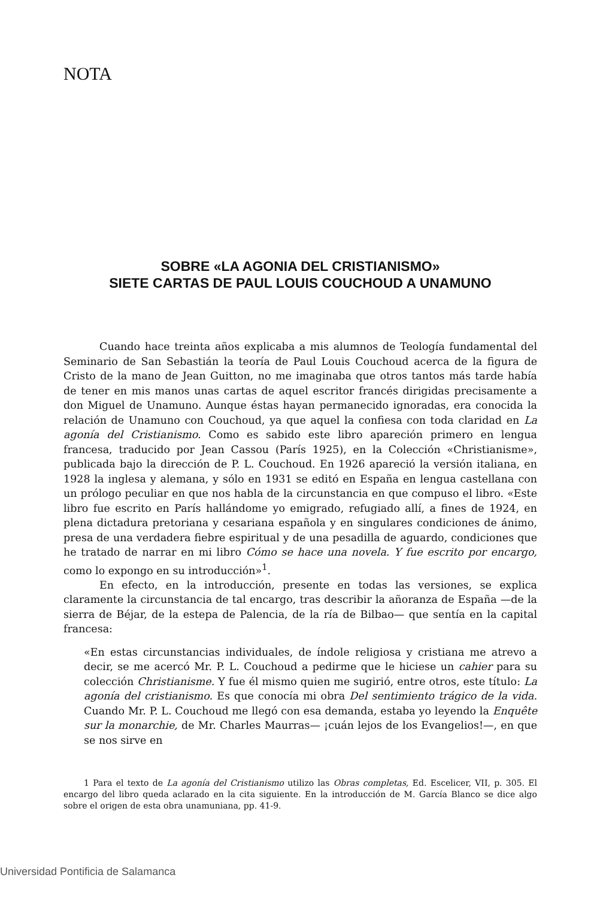NOTA
SOBRE «LA AGONIA DEL CRISTIANISMO»
SIETE CARTAS DE PAUL LOUIS COUCHOUD A UNAMUNO
Cuando hace treinta años explicaba a mis alumnos de Teología fundamental del Seminario de San Sebastián la teoría de Paul Louis Couchoud acerca de la figura de Cristo de la mano de Jean Guitton, no me imaginaba que otros tantos más tarde había de tener en mis manos unas cartas de aquel escritor francés dirigidas precisamente a don Miguel de Unamuno. Aunque éstas hayan permanecido ignoradas, era conocida la relación de Unamuno con Couchoud, ya que aquel la confiesa con toda claridad en La agonía del Cristianismo. Como es sabido este libro apareción primero en lengua francesa, traducido por Jean Cassou (París 1925), en la Colección «Christianisme», publicada bajo la dirección de P. L. Couchoud. En 1926 apareció la versión italiana, en 1928 la inglesa y alemana, y sólo en 1931 se editó en España en lengua castellana con un prólogo peculiar en que nos habla de la circunstancia en que compuso el libro. «Este libro fue escrito en París hallándome yo emigrado, refugiado allí, a fines de 1924, en plena dictadura pretoriana y cesariana española y en singulares condiciones de ánimo, presa de una verdadera fiebre espiritual y de una pesadilla de aguardo, condiciones que he tratado de narrar en mi libro Cómo se hace una novela. Y fue escrito por encargo, como lo expongo en su introducción»<sup>1</sup>.
En efecto, en la introducción, presente en todas las versiones, se explica claramente la circunstancia de tal encargo, tras describir la añoranza de España —de la sierra de Béjar, de la estepa de Palencia, de la ría de Bilbao— que sentía en la capital francesa:
«En estas circunstancias individuales, de índole religiosa y cristiana me atrevo a decir, se me acercó Mr. P. L. Couchoud a pedirme que le hiciese un cahier para su colección Christianisme. Y fue él mismo quien me sugirió, entre otros, este título: La agonía del cristianismo. Es que conocía mi obra Del sentimiento trágico de la vida. Cuando Mr. P. L. Couchoud me llegó con esa demanda, estaba yo leyendo la Enquête sur la monarchie, de Mr. Charles Maurras— ¡cuán lejos de los Evangelios!—, en que se nos sirve en
1 Para el texto de La agonía del Cristianismo utilizo las Obras completas, Ed. Escelicer, VII, p. 305. El encargo del libro queda aclarado en la cita siguiente. En la introducción de M. García Blanco se dice algo sobre el origen de esta obra unamuniana, pp. 41-9.
Universidad Pontificia de Salamanca